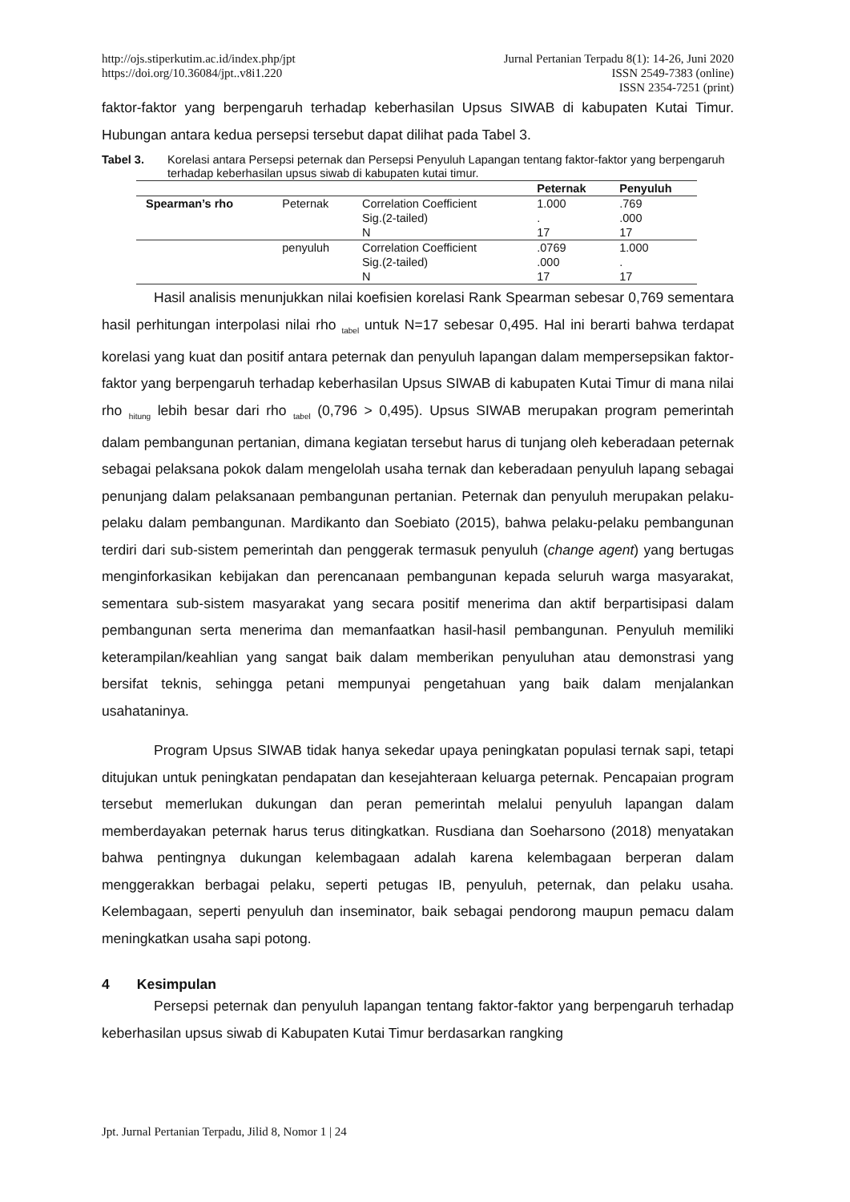http://ojs.stiperkutim.ac.id/index.php/jpt
https://doi.org/10.36084/jpt..v8i1.220
Jurnal Pertanian Terpadu 8(1): 14-26, Juni 2020
ISSN 2549-7383 (online)
ISSN 2354-7251 (print)
faktor-faktor yang berpengaruh terhadap keberhasilan Upsus SIWAB di kabupaten Kutai Timur. Hubungan antara kedua persepsi tersebut dapat dilihat pada Tabel 3.
Tabel 3. Korelasi antara Persepsi peternak dan Persepsi Penyuluh Lapangan tentang faktor-faktor yang berpengaruh terhadap keberhasilan upsus siwab di kabupaten kutai timur.
| | | | Peternak | Penyuluh |
| --- | --- | --- | --- | --- |
| Spearman’s rho | Peternak | Correlation Coefficient | 1.000 | .769 |
| | | Sig.(2-tailed) | . | .000 |
| | | N | 17 | 17 |
| | penyuluh | Correlation Coefficient | .0769 | 1.000 |
| | | Sig.(2-tailed) | .000 | . |
| | | N | 17 | 17 |
Hasil analisis menunjukkan nilai koefisien korelasi Rank Spearman sebesar 0,769 sementara hasil perhitungan interpolasi nilai rho <sub>tabel</sub> untuk N=17 sebesar 0,495. Hal ini berarti bahwa terdapat korelasi yang kuat dan positif antara peternak dan penyuluh lapangan dalam mempersepsikan faktor-faktor yang berpengaruh terhadap keberhasilan Upsus SIWAB di kabupaten Kutai Timur di mana nilai rho <sub>hitung</sub> lebih besar dari rho <sub>tabel</sub> (0,796 > 0,495). Upsus SIWAB merupakan program pemerintah dalam pembangunan pertanian, dimana kegiatan tersebut harus di tunjang oleh keberadaan peternak sebagai pelaksana pokok dalam mengelolah usaha ternak dan keberadaan penyuluh lapang sebagai penunjang dalam pelaksanaan pembangunan pertanian. Peternak dan penyuluh merupakan pelaku-pelaku dalam pembangunan. Mardikanto dan Soebiato (2015), bahwa pelaku-pelaku pembangunan terdiri dari sub-sistem pemerintah dan penggerak termasuk penyuluh (change agent) yang bertugas menginforkasikan kebijakan dan perencanaan pembangunan kepada seluruh warga masyarakat, sementara sub-sistem masyarakat yang secara positif menerima dan aktif berpartisipasi dalam pembangunan serta menerima dan memanfaatkan hasil-hasil pembangunan. Penyuluh memiliki keterampilan/keahlian yang sangat baik dalam memberikan penyuluhan atau demonstrasi yang bersifat teknis, sehingga petani mempunyai pengetahuan yang baik dalam menjalankan usahataninya.
Program Upsus SIWAB tidak hanya sekedar upaya peningkatan populasi ternak sapi, tetapi ditujukan untuk peningkatan pendapatan dan kesejahteraan keluarga peternak. Pencapaian program tersebut memerlukan dukungan dan peran pemerintah melalui penyuluh lapangan dalam memberdayakan peternak harus terus ditingkatkan. Rusdiana dan Soeharsono (2018) menyatakan bahwa pentingnya dukungan kelembagaan adalah karena kelembagaan berperan dalam menggerakkan berbagai pelaku, seperti petugas IB, penyuluh, peternak, dan pelaku usaha. Kelembagaan, seperti penyuluh dan inseminator, baik sebagai pendorong maupun pemacu dalam meningkatkan usaha sapi potong.
4 Kesimpulan
Persepsi peternak dan penyuluh lapangan tentang faktor-faktor yang berpengaruh terhadap keberhasilan upsus siwab di Kabupaten Kutai Timur berdasarkan rangking
Jpt. Jurnal Pertanian Terpadu, Jilid 8, Nomor 1 | 24